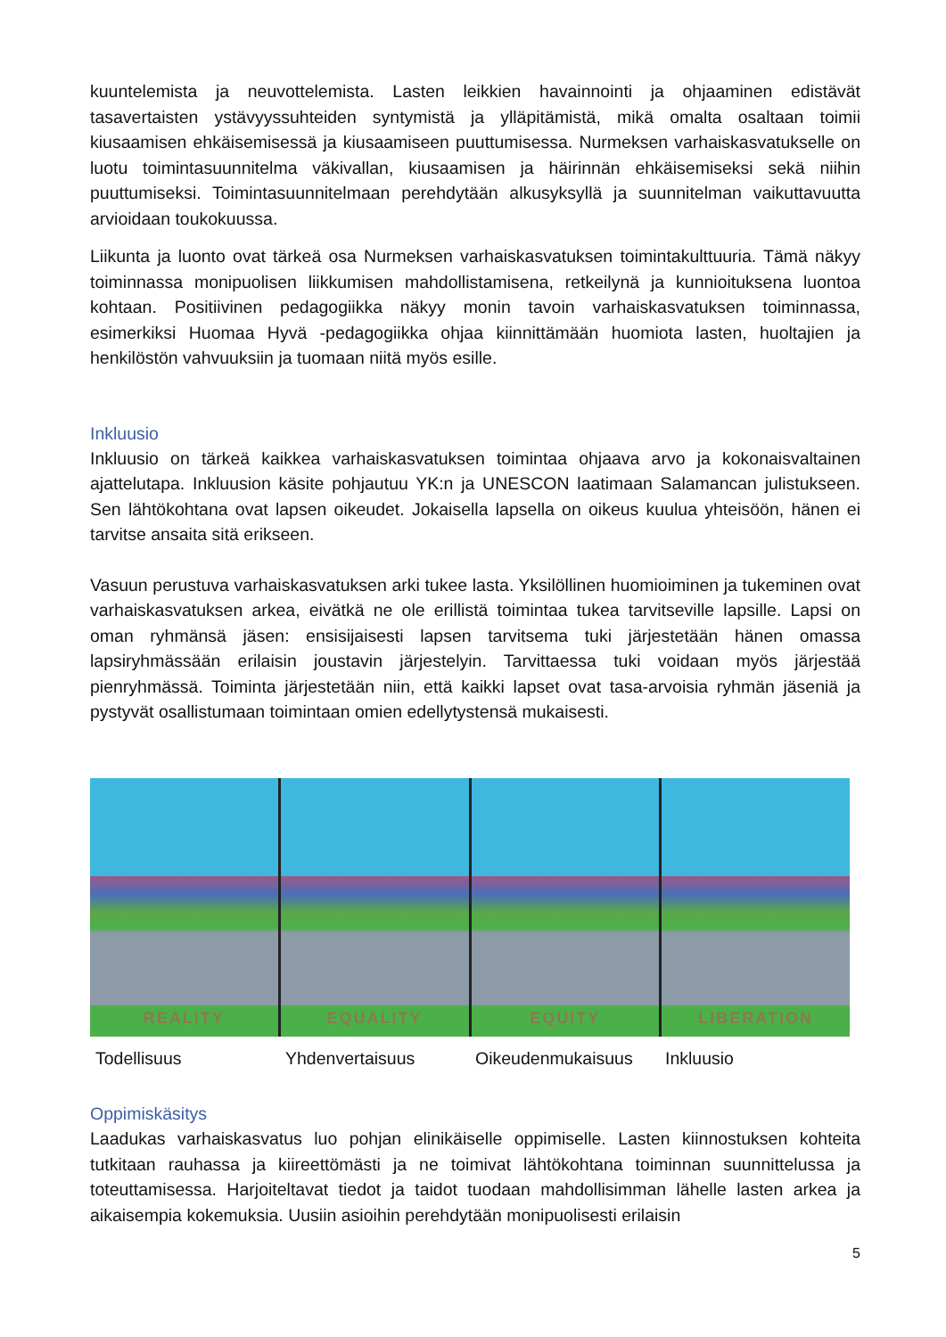kuuntelemista ja neuvottelemista. Lasten leikkien havainnointi ja ohjaaminen edistävät tasavertaisten ystävyyssuhteiden syntymistä ja ylläpitämistä, mikä omalta osaltaan toimii kiusaamisen ehkäisemisessä ja kiusaamiseen puuttumisessa. Nurmeksen varhaiskasvatukselle on luotu toimintasuunnitelma väkivallan, kiusaamisen ja häirinnän ehkäisemiseksi sekä niihin puuttumiseksi. Toimintasuunnitelmaan perehdytään alkusyksyllä ja suunnitelman vaikuttavuutta arvioidaan toukokuussa.
Liikunta ja luonto ovat tärkeä osa Nurmeksen varhaiskasvatuksen toimintakulttuuria. Tämä näkyy toiminnassa monipuolisen liikkumisen mahdollistamisena, retkeilynä ja kunnioituksena luontoa kohtaan. Positiivinen pedagogiikka näkyy monin tavoin varhaiskasvatuksen toiminnassa, esimerkiksi Huomaa Hyvä -pedagogiikka ohjaa kiinnittämään huomiota lasten, huoltajien ja henkilöstön vahvuuksiin ja tuomaan niitä myös esille.
Inkluusio
Inkluusio on tärkeä kaikkea varhaiskasvatuksen toimintaa ohjaava arvo ja kokonaisvaltainen ajattelutapa. Inkluusion käsite pohjautuu YK:n ja UNESCON laatimaan Salamancan julistukseen. Sen lähtökohtana ovat lapsen oikeudet. Jokaisella lapsella on oikeus kuulua yhteisöön, hänen ei tarvitse ansaita sitä erikseen.
Vasuun perustuva varhaiskasvatuksen arki tukee lasta. Yksilöllinen huomioiminen ja tukeminen ovat varhaiskasvatuksen arkea, eivätkä ne ole erillistä toimintaa tukea tarvitseville lapsille. Lapsi on oman ryhmänsä jäsen: ensisijaisesti lapsen tarvitsema tuki järjestetään hänen omassa lapsiryhmässään erilaisin joustavin järjestelyin. Tarvittaessa tuki voidaan myös järjestää pienryhmässä. Toiminta järjestetään niin, että kaikki lapset ovat tasa-arvoisia ryhmän jäseniä ja pystyvät osallistumaan toimintaan omien edellytystensä mukaisesti.
REALITY
EQUALITY
EQUITY
LIBERATION
Todellisuus Yhdenvertaisuus Oikeudenmukaisuus Inkluusio
Oppimiskäsitys
Laadukas varhaiskasvatus luo pohjan elinikäiselle oppimiselle. Lasten kiinnostuksen kohteita tutkitaan rauhassa ja kiireettömästi ja ne toimivat lähtökohtana toiminnan suunnittelussa ja toteuttamisessa. Harjoiteltavat tiedot ja taidot tuodaan mahdollisimman lähelle lasten arkea ja aikaisempia kokemuksia. Uusiin asioihin perehdytään monipuolisesti erilaisin
5